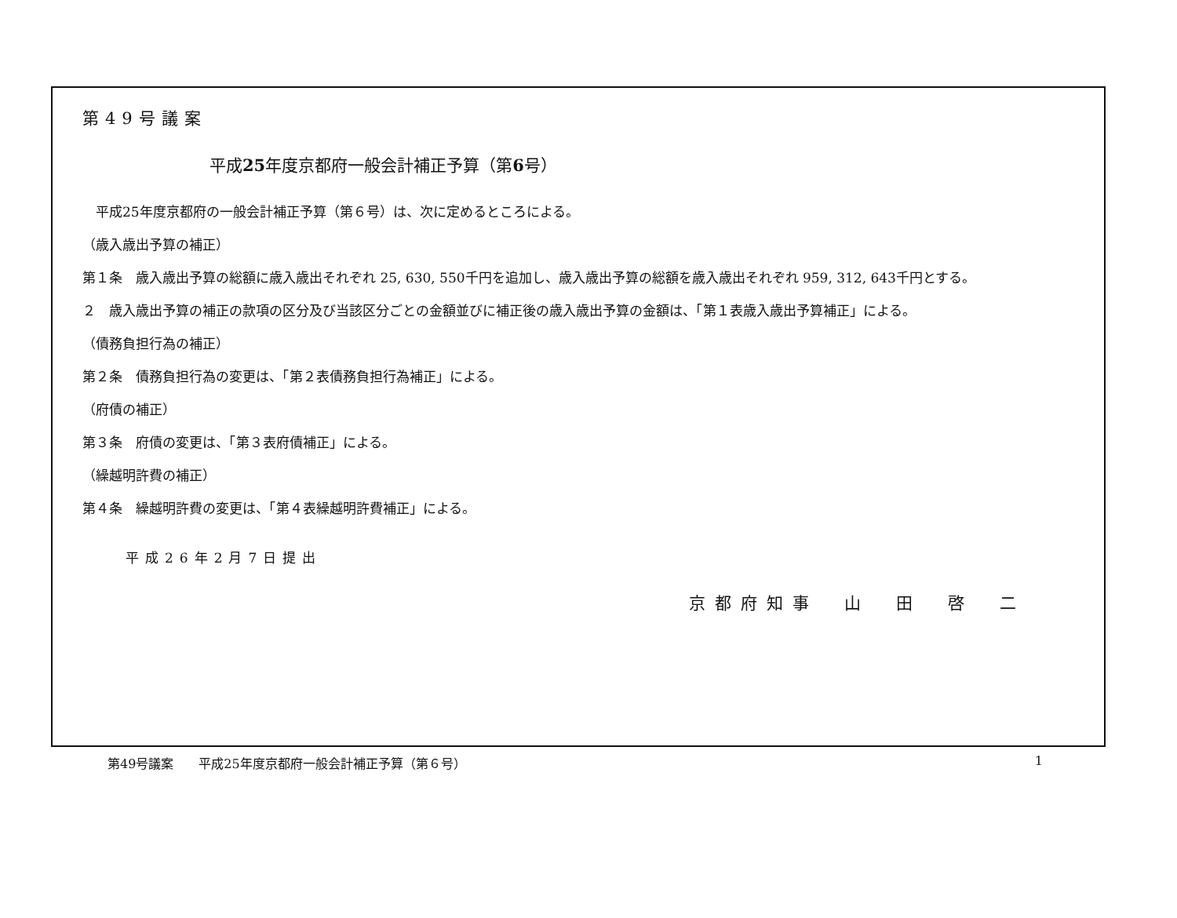第49号議案
平成25年度京都府一般会計補正予算（第6号）
　平成25年度京都府の一般会計補正予算（第６号）は、次に定めるところによる。
（歳入歳出予算の補正）
第１条　歳入歳出予算の総額に歳入歳出それぞれ 25, 630, 550千円を追加し、歳入歳出予算の総額を歳入歳出それぞれ 959, 312, 643千円とする。
２　歳入歳出予算の補正の款項の区分及び当該区分ごとの金額並びに補正後の歳入歳出予算の金額は、「第１表歳入歳出予算補正」による。
（債務負担行為の補正）
第２条　債務負担行為の変更は、「第２表債務負担行為補正」による。
（府債の補正）
第３条　府債の変更は、「第３表府債補正」による。
（繰越明許費の補正）
第４条　繰越明許費の変更は、「第４表繰越明許費補正」による。
平成26年2月7日提出
京都府知事　山　田　啓　二
第49号議案　　平成25年度京都府一般会計補正予算（第６号） 1